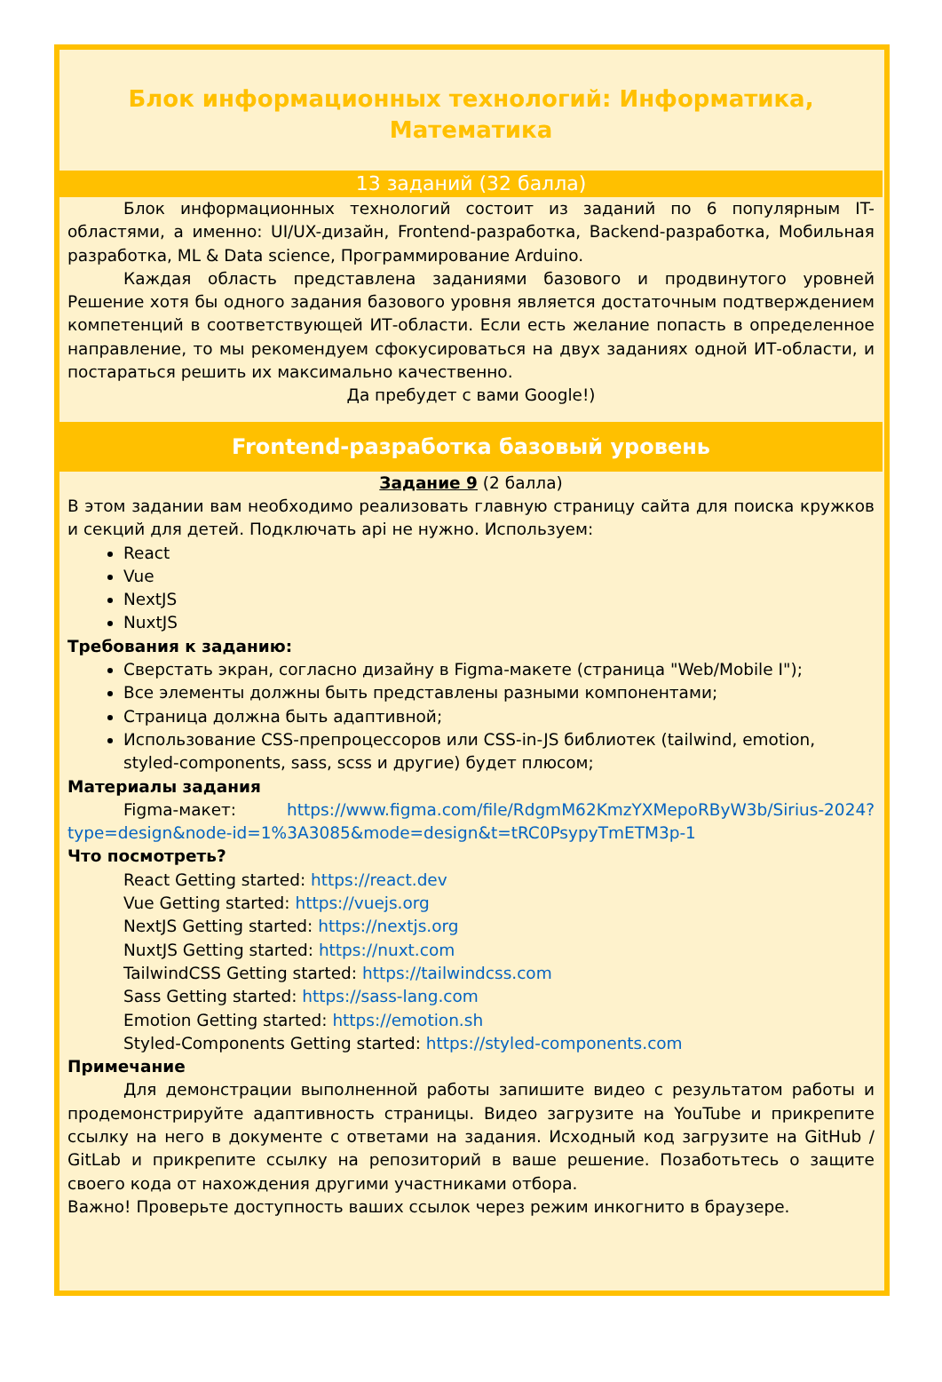Блок информационных технологий: Информатика, Математика
13 заданий (32 балла)
Блок информационных технологий состоит из заданий по 6 популярным IT-областями, а именно: UI/UX-дизайн, Frontend-разработка, Backend-разработка, Мобильная разработка, ML & Data science, Программирование Arduino.
Каждая область представлена заданиями базового и продвинутого уровней Решение хотя бы одного задания базового уровня является достаточным подтверждением компетенций в соответствующей ИТ-области. Если есть желание попасть в определенное направление, то мы рекомендуем сфокусироваться на двух заданиях одной ИТ-области, и постараться решить их максимально качественно.
Да пребудет с вами Google!)
Frontend-разработка базовый уровень
Задание 9 (2 балла)
В этом задании вам необходимо реализовать главную страницу сайта для поиска кружков и секций для детей. Подключать api не нужно. Используем:
React
Vue
NextJS
NuxtJS
Требования к заданию:
Сверстать экран, согласно дизайну в Figma-макете (страница "Web/Mobile I");
Все элементы должны быть представлены разными компонентами;
Страница должна быть адаптивной;
Использование CSS-препроцессоров или CSS-in-JS библиотек (tailwind, emotion, styled-components, sass, scss и другие) будет плюсом;
Материалы задания
Figma-макет: https://www.figma.com/file/RdgmM62KmzYXMepoRByW3b/Sirius-2024?type=design&node-id=1%3A3085&mode=design&t=tRC0PsypyTmETM3p-1
Что посмотреть?
React Getting started: https://react.dev
Vue Getting started: https://vuejs.org
NextJS Getting started: https://nextjs.org
NuxtJS Getting started: https://nuxt.com
TailwindCSS Getting started: https://tailwindcss.com
Sass Getting started: https://sass-lang.com
Emotion Getting started: https://emotion.sh
Styled-Components Getting started: https://styled-components.com
Примечание
Для демонстрации выполненной работы запишите видео с результатом работы и продемонстрируйте адаптивность страницы. Видео загрузите на YouTube и прикрепите ссылку на него в документе с ответами на задания. Исходный код загрузите на GitHub / GitLab и прикрепите ссылку на репозиторий в ваше решение. Позаботьтесь о защите своего кода от нахождения другими участниками отбора.
Важно! Проверьте доступность ваших ссылок через режим инкогнито в браузере.